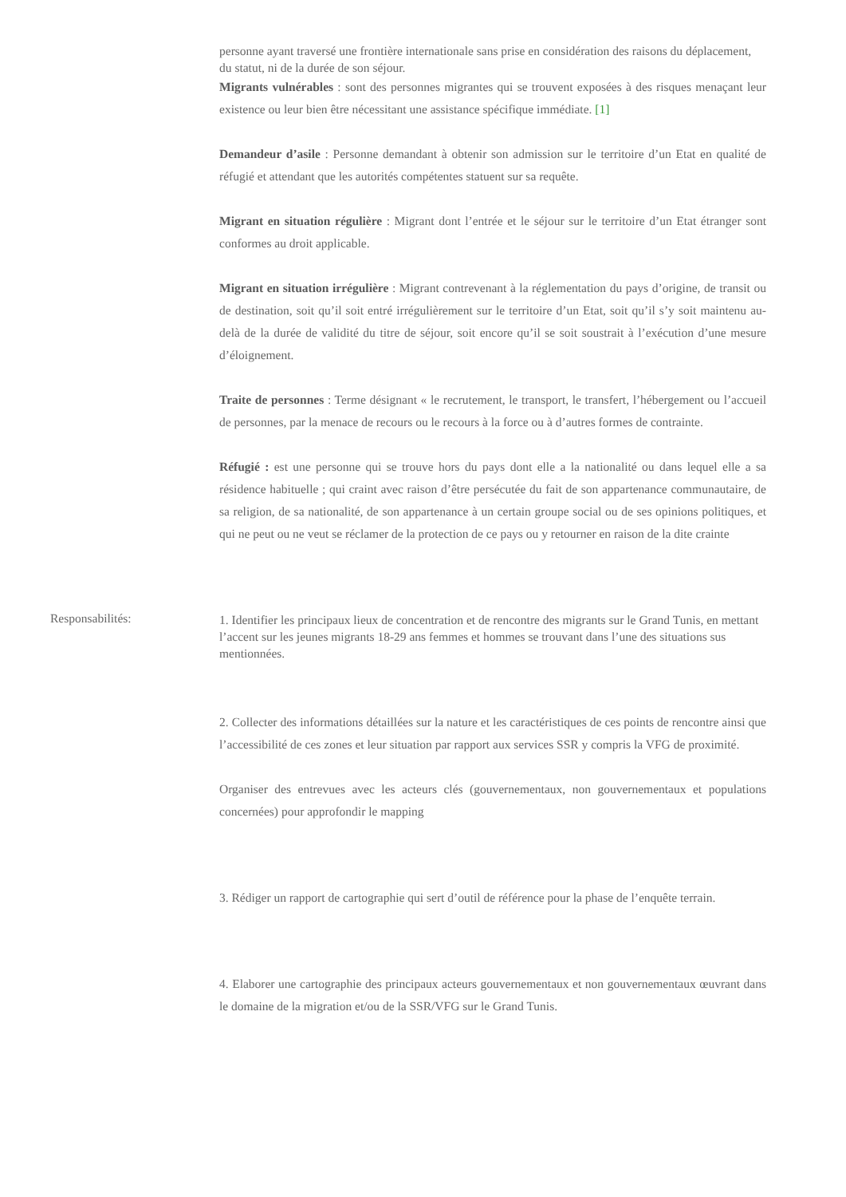personne ayant traversé une frontière internationale sans prise en considération des raisons du déplacement, du statut, ni de la durée de son séjour.
Migrants vulnérables : sont des personnes migrantes qui se trouvent exposées à des risques menaçant leur existence ou leur bien être nécessitant une assistance spécifique immédiate. [1]
Demandeur d’asile : Personne demandant à obtenir son admission sur le territoire d’un Etat en qualité de réfugié et attendant que les autorités compétentes statuent sur sa requête.
Migrant en situation régulière : Migrant dont l’entrée et le séjour sur le territoire d’un Etat étranger sont conformes au droit applicable.
Migrant en situation irrégulière : Migrant contrevenant à la réglementation du pays d’origine, de transit ou de destination, soit qu’il soit entré irrégulièrement sur le territoire d’un Etat, soit qu’il s’y soit maintenu au-delà de la durée de validité du titre de séjour, soit encore qu’il se soit soustrait à l’exécution d’une mesure d’éloignement.
Traite de personnes : Terme désignant « le recrutement, le transport, le transfert, l’hébergement ou l’accueil de personnes, par la menace de recours ou le recours à la force ou à d’autres formes de contrainte.
Réfugié : est une personne qui se trouve hors du pays dont elle a la nationalité ou dans lequel elle a sa résidence habituelle ; qui craint avec raison d’être persécutée du fait de son appartenance communautaire, de sa religion, de sa nationalité, de son appartenance à un certain groupe social ou de ses opinions politiques, et qui ne peut ou ne veut se réclamer de la protection de ce pays ou y retourner en raison de la dite crainte
Responsabilités:
1. Identifier les principaux lieux de concentration et de rencontre des migrants sur le Grand Tunis, en mettant l’accent sur les jeunes migrants 18-29 ans femmes et hommes se trouvant dans l’une des situations sus mentionnées.
2. Collecter des informations détaillées sur la nature et les caractéristiques de ces points de rencontre ainsi que l’accessibilité de ces zones et leur situation par rapport aux services SSR y compris la VFG de proximité.
Organiser des entrevues avec les acteurs clés (gouvernementaux, non gouvernementaux et populations concernées) pour approfondir le mapping
3. Rédiger un rapport de cartographie qui sert d’outil de référence pour la phase de l’enquête terrain.
4. Elaborer une cartographie des principaux acteurs gouvernementaux et non gouvernementaux œuvrant dans le domaine de la migration et/ou de la SSR/VFG sur le Grand Tunis.